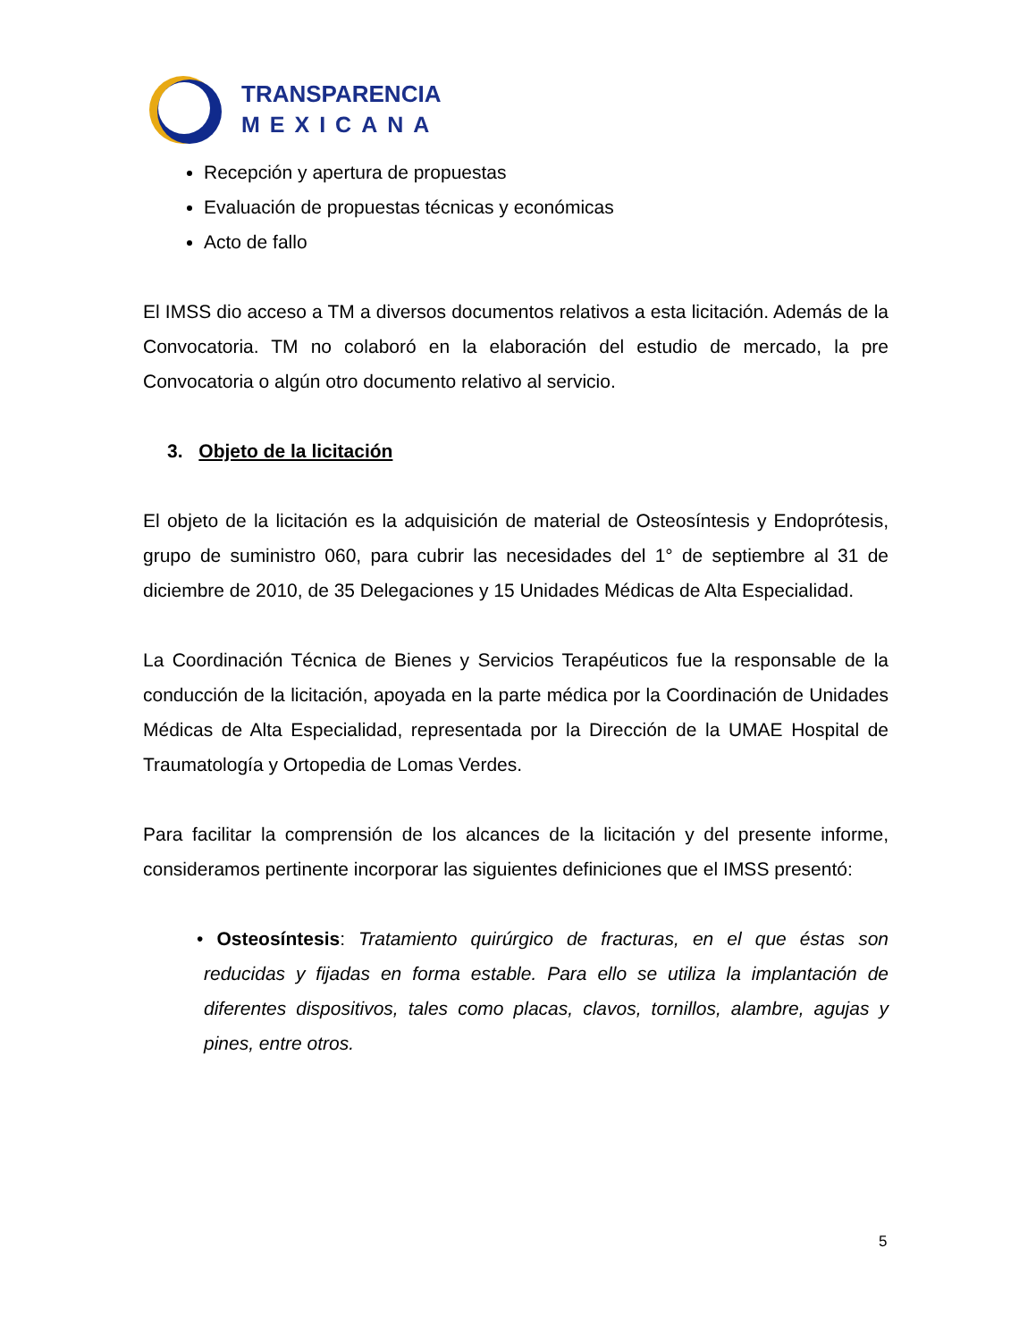TRANSPARENCIA
MEXICANA
Recepción y apertura de propuestas
Evaluación de propuestas técnicas y económicas
Acto de fallo
El IMSS dio acceso a TM a diversos documentos relativos a esta licitación. Además de la Convocatoria. TM no colaboró en la elaboración del estudio de mercado, la pre Convocatoria o algún otro documento relativo al servicio.
3. Objeto de la licitación
El objeto de la licitación es la adquisición de material de Osteosíntesis y Endoprótesis, grupo de suministro 060, para cubrir las necesidades del 1° de septiembre al 31 de diciembre de 2010, de 35 Delegaciones y 15 Unidades Médicas de Alta Especialidad.
La Coordinación Técnica de Bienes y Servicios Terapéuticos fue la responsable de la conducción de la licitación, apoyada en la parte médica por la Coordinación de Unidades Médicas de Alta Especialidad, representada por la Dirección de la UMAE Hospital de Traumatología y Ortopedia de Lomas Verdes.
Para facilitar la comprensión de los alcances de la licitación y del presente informe, consideramos pertinente incorporar las siguientes definiciones que el IMSS presentó:
• Osteosíntesis: Tratamiento quirúrgico de fracturas, en el que éstas son reducidas y fijadas en forma estable. Para ello se utiliza la implantación de diferentes dispositivos, tales como placas, clavos, tornillos, alambre, agujas y pines, entre otros.
5